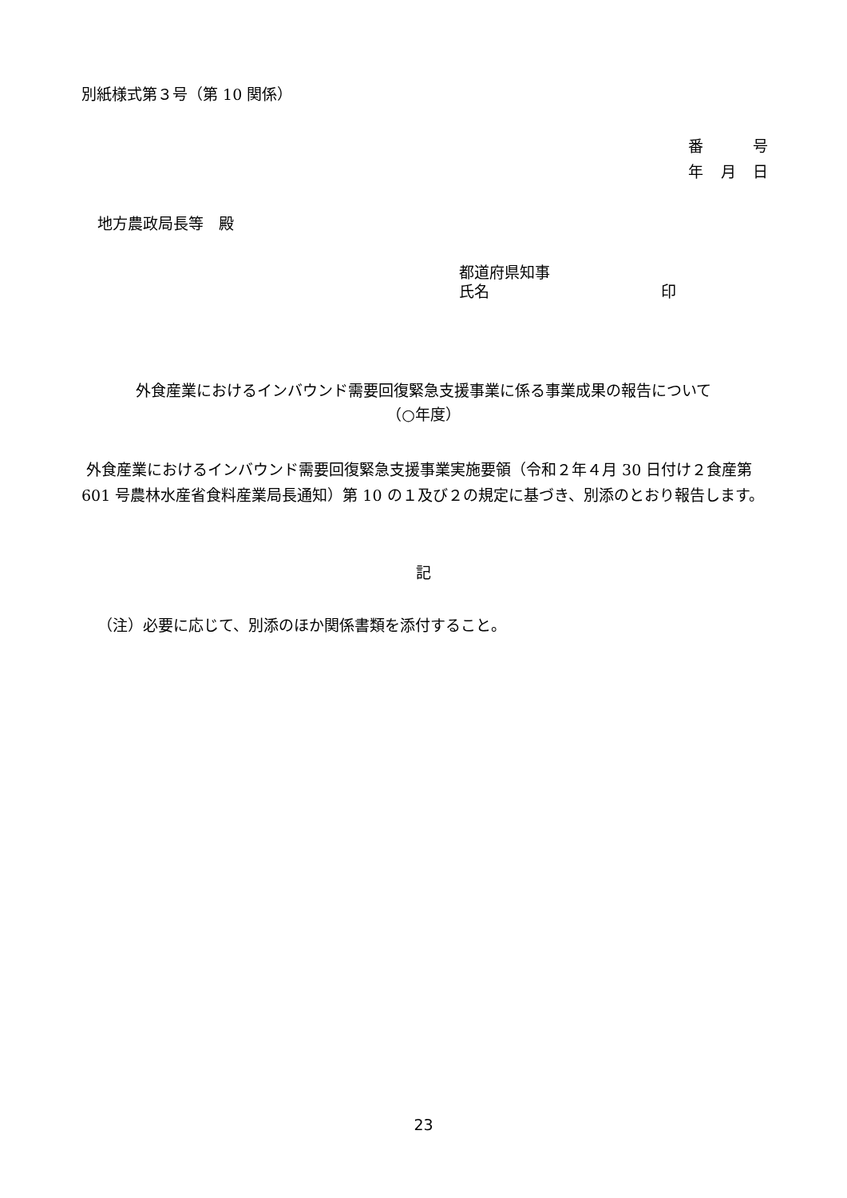別紙様式第３号（第 10 関係）
番 号
年 月 日
地方農政局長等　殿
都道府県知事
氏名 印
外食産業におけるインバウンド需要回復緊急支援事業に係る事業成果の報告について
（○年度）
外食産業におけるインバウンド需要回復緊急支援事業実施要領（令和２年４月 30 日付け２食産第 601 号農林水産省食料産業局長通知）第 10 の１及び２の規定に基づき、別添のとおり報告します。
記
（注）必要に応じて、別添のほか関係書類を添付すること。
23